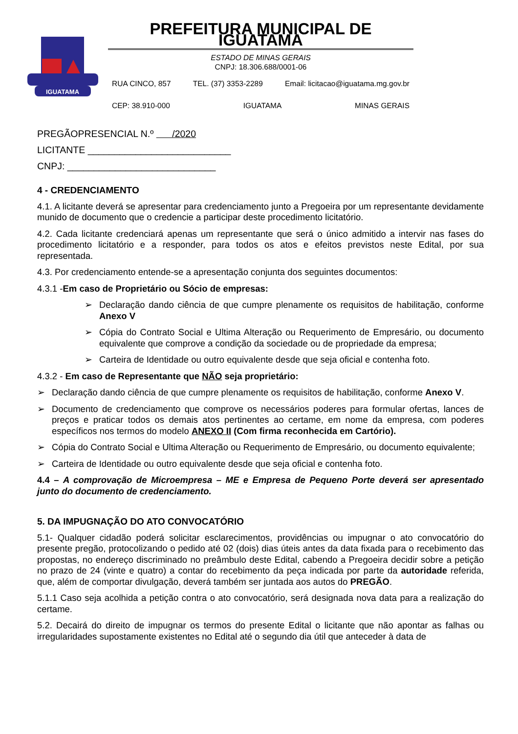IGUATAMA
PREFEITURA MUNICIPAL DE IGUATAMA
ESTADO DE MINAS GERAIS
CNPJ: 18.306.688/0001-06
RUA CINCO, 857 TEL. (37) 3353-2289 Email: licitacao@iguatama.mg.gov.br
CEP: 38.910-000 IGUATAMA MINAS GERAIS
PREGÃOPRESENCIAL N.º /2020
LICITANTE ___________________________
CNPJ: ____________________________
4 - CREDENCIAMENTO
4.1. A licitante deverá se apresentar para credenciamento junto a Pregoeira por um representante devidamente munido de documento que o credencie a participar deste procedimento licitatório.
4.2. Cada licitante credenciará apenas um representante que será o único admitido a intervir nas fases do procedimento licitatório e a responder, para todos os atos e efeitos previstos neste Edital, por sua representada.
4.3. Por credenciamento entende-se a apresentação conjunta dos seguintes documentos:
4.3.1 -Em caso de Proprietário ou Sócio de empresas:
➢ Declaração dando ciência de que cumpre plenamente os requisitos de habilitação, conforme Anexo V
➢ Cópia do Contrato Social e Ultima Alteração ou Requerimento de Empresário, ou documento equivalente que comprove a condição da sociedade ou de propriedade da empresa;
➢ Carteira de Identidade ou outro equivalente desde que seja oficial e contenha foto.
4.3.2 - Em caso de Representante que NÃO seja proprietário:
➢ Declaração dando ciência de que cumpre plenamente os requisitos de habilitação, conforme Anexo V.
➢ Documento de credenciamento que comprove os necessários poderes para formular ofertas, lances de preços e praticar todos os demais atos pertinentes ao certame, em nome da empresa, com poderes específicos nos termos do modelo ANEXO II (Com firma reconhecida em Cartório).
➢ Cópia do Contrato Social e Ultima Alteração ou Requerimento de Empresário, ou documento equivalente;
➢ Carteira de Identidade ou outro equivalente desde que seja oficial e contenha foto.
4.4 – A comprovação de Microempresa – ME e Empresa de Pequeno Porte deverá ser apresentado junto do documento de credenciamento.
5. DA IMPUGNAÇÃO DO ATO CONVOCATÓRIO
5.1- Qualquer cidadão poderá solicitar esclarecimentos, providências ou impugnar o ato convocatório do presente pregão, protocolizando o pedido até 02 (dois) dias úteis antes da data fixada para o recebimento das propostas, no endereço discriminado no preâmbulo deste Edital, cabendo a Pregoeira decidir sobre a petição no prazo de 24 (vinte e quatro) a contar do recebimento da peça indicada por parte da autoridade referida, que, além de comportar divulgação, deverá também ser juntada aos autos do PREGÃO.
5.1.1 Caso seja acolhida a petição contra o ato convocatório, será designada nova data para a realização do certame.
5.2. Decairá do direito de impugnar os termos do presente Edital o licitante que não apontar as falhas ou irregularidades supostamente existentes no Edital até o segundo dia útil que anteceder à data de